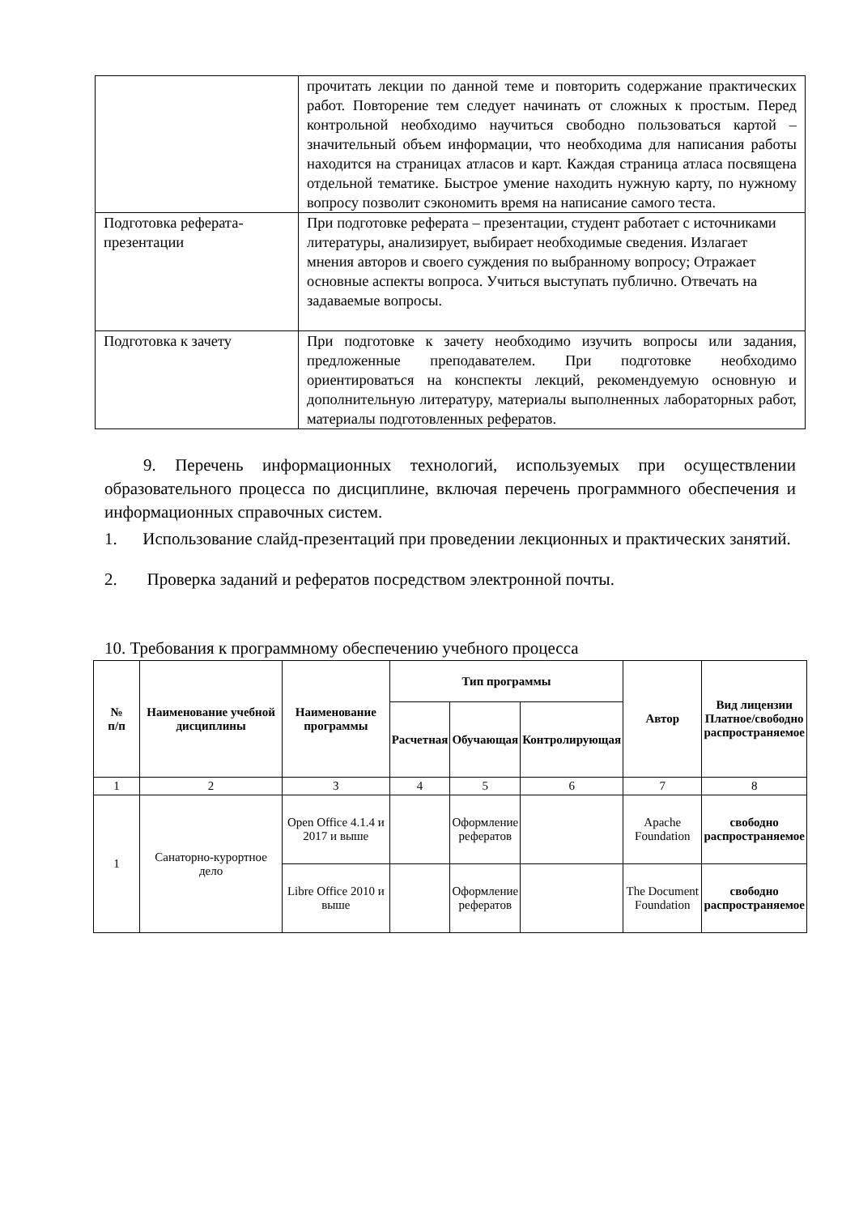| | прочитать лекции по данной теме и повторить содержание практических работ. Повторение тем следует начинать от сложных к простым. Перед контрольной необходимо научиться свободно пользоваться картой – значительный объем информации, что необходима для написания работы находится на страницах атласов и карт. Каждая страница атласа посвящена отдельной тематике. Быстрое умение находить нужную карту, по нужному вопросу позволит сэкономить время на написание самого теста. |
| Подготовка реферата-презентации | При подготовке реферата – презентации, студент работает с источниками литературы, анализирует, выбирает необходимые сведения. Излагает мнения авторов и своего суждения по выбранному вопросу; Отражает основные аспекты вопроса. Учиться выступать публично. Отвечать на задаваемые вопросы. |
| Подготовка к зачету | При подготовке к зачету необходимо изучить вопросы или задания, предложенные преподавателем. При подготовке необходимо ориентироваться на конспекты лекций, рекомендуемую основную и дополнительную литературу, материалы выполненных лабораторных работ, материалы подготовленных рефератов. |
9. Перечень информационных технологий, используемых при осуществлении образовательного процесса по дисциплине, включая перечень программного обеспечения и информационных справочных систем.
1. Использование слайд-презентаций при проведении лекционных и практических занятий.
2. Проверка заданий и рефератов посредством электронной почты.
10. Требования к программному обеспечению учебного процесса
| № п/п | Наименование учебной дисциплины | Наименование программы | Тип программы | | | Автор | Вид лицензии Платное/свободно распространяемое |
| --- | --- | --- | --- | --- | --- | --- | --- |
| | | | Расчетная | Обучающая | Контролирующая | | |
| 1 | 2 | 3 | 4 | 5 | 6 | 7 | 8 |
| 1 | Санаторно-курортное дело | Open Office 4.1.4 и 2017 и выше | | Оформление рефератов | | Apache Foundation | свободно распространяемое |
| | | Libre Office 2010 и выше | | Оформление рефератов | | The Document Foundation | свободно распространяемое |